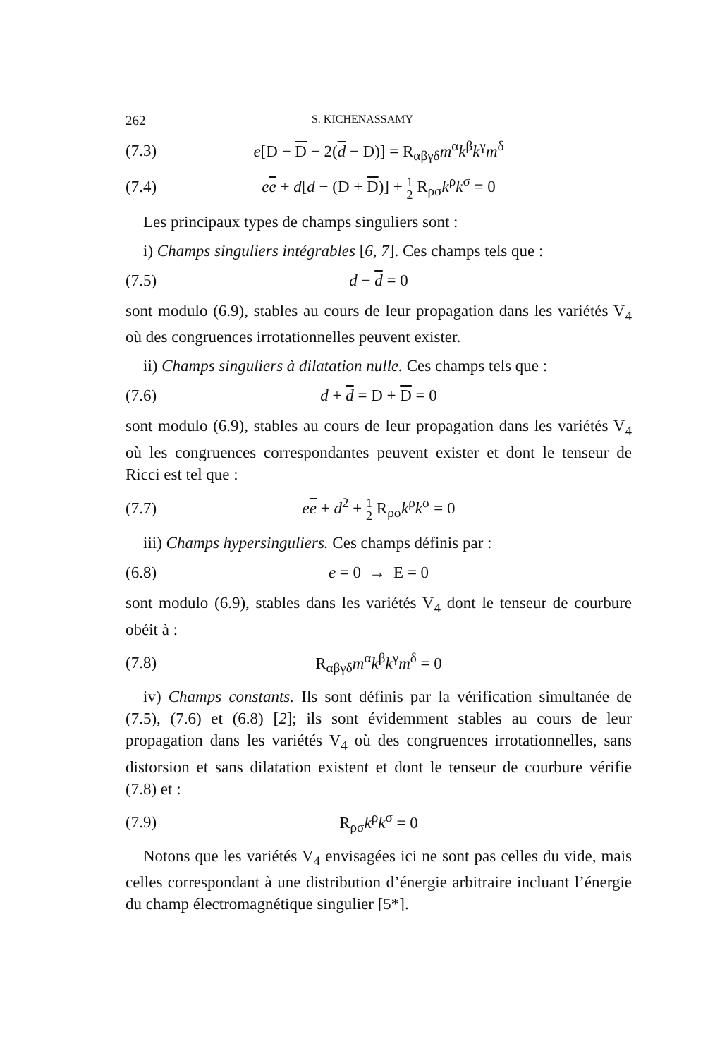262 S. KICHENASSAMY
(7.3) e[D − D − 2(d − D)] = R<sub>αβγδ</sub>m<sup>α</sup>k<sup>β</sup>k<sup>γ</sup>m<sup>δ</sup>
(7.4) ee + d[d − (D + D)] + 1
2 R<sub>ρσ</sub>k<sup>ρ</sup>k<sup>σ</sup> = 0
Les principaux types de champs singuliers sont :
i) Champs singuliers intégrables [6, 7]. Ces champs tels que :
(7.5) d − d = 0
sont modulo (6.9), stables au cours de leur propagation dans les variétés V<sub>4</sub> où des congruences irrotationnelles peuvent exister.
ii) Champs singuliers à dilatation nulle. Ces champs tels que :
(7.6) d + d = D + D = 0
sont modulo (6.9), stables au cours de leur propagation dans les variétés V<sub>4</sub> où les congruences correspondantes peuvent exister et dont le tenseur de Ricci est tel que :
(7.7) ee + d<sup>2</sup> + 1
2 R<sub>ρσ</sub>k<sup>ρ</sup>k<sup>σ</sup> = 0
iii) Champs hypersinguliers. Ces champs définis par :
(6.8) e = 0 → E = 0
sont modulo (6.9), stables dans les variétés V<sub>4</sub> dont le tenseur de courbure obéit à :
(7.8) R<sub>αβγδ</sub>m<sup>α</sup>k<sup>β</sup>k<sup>γ</sup>m<sup>δ</sup> = 0
iv) Champs constants. Ils sont définis par la vérification simultanée de (7.5), (7.6) et (6.8) [2]; ils sont évidemment stables au cours de leur propagation dans les variétés V<sub>4</sub> où des congruences irrotationnelles, sans distorsion et sans dilatation existent et dont le tenseur de courbure vérifie (7.8) et :
(7.9) R<sub>ρσ</sub>k<sup>ρ</sup>k<sup>σ</sup> = 0
Notons que les variétés V<sub>4</sub> envisagées ici ne sont pas celles du vide, mais celles correspondant à une distribution d’énergie arbitraire incluant l’énergie du champ électromagnétique singulier [5*].